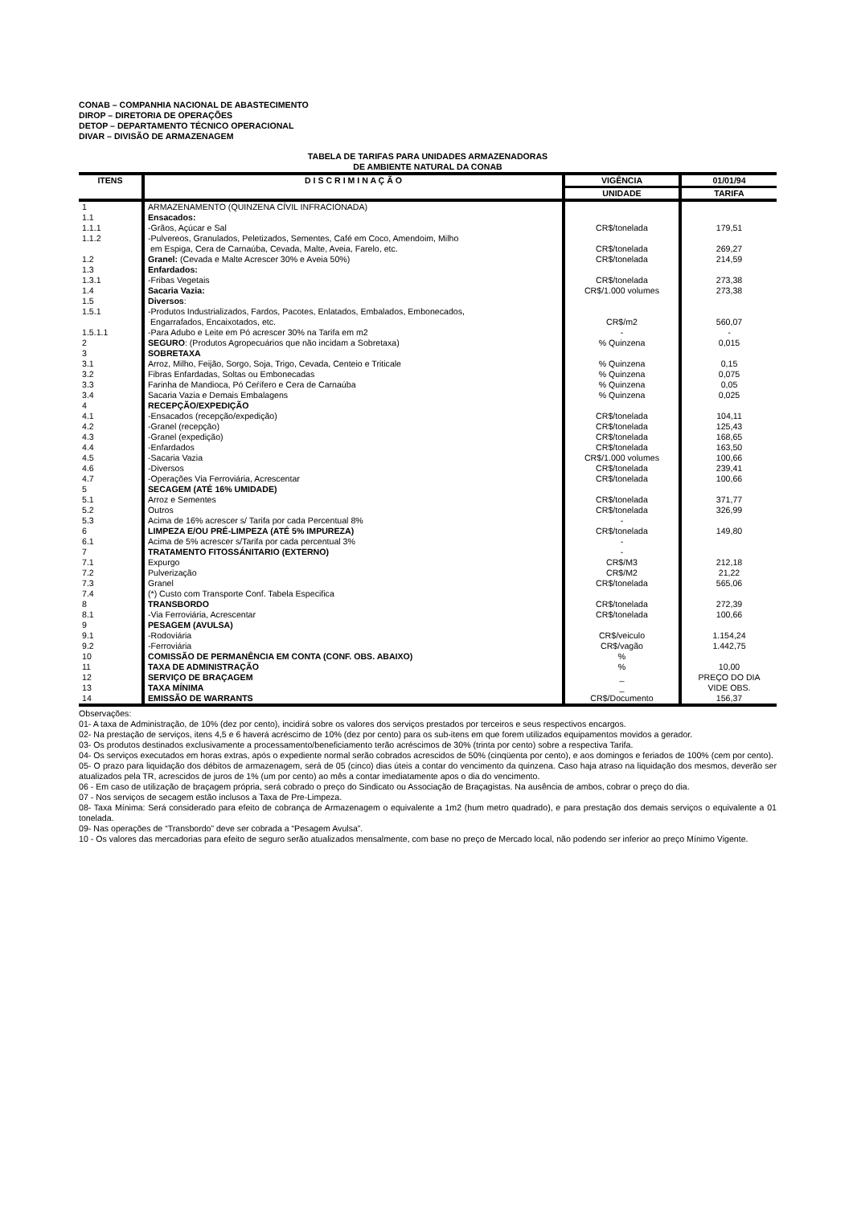CONAB – COMPANHIA NACIONAL DE ABASTECIMENTO
DIROP – DIRETORIA DE OPERAÇÕES
DETOP – DEPARTAMENTO TÉCNICO OPERACIONAL
DIVAR – DIVISÃO DE ARMAZENAGEM
TABELA DE TARIFAS PARA UNIDADES ARMAZENADORAS
DE AMBIENTE NATURAL DA CONAB
| ITENS | D I S C R I M I N A Ç Ã O | VIGÊNCIA | 01/01/94 |
| --- | --- | --- | --- |
| | | UNIDADE | TARIFA |
| 1 | ARMAZENAMENTO (QUINZENA CÍVIL INFRACIONADA) | | |
| 1.1 | Ensacados: | | |
| 1.1.1 | -Grãos, Açúcar e Sal | CR$/tonelada | 179,51 |
| 1.1.2 | -Pulvereos, Granulados, Peletizados, Sementes, Café em Coco, Amendoim, Milho em Espiga, Cera de Carnaúba, Cevada, Malte, Aveia, Farelo, etc. | CR$/tonelada | 269,27 |
| 1.2 | Granel: (Cevada e Malte Acrescer 30% e Aveia 50%) | CR$/tonelada | 214,59 |
| 1.3 | Enfardados: | | |
| 1.3.1 | -Fribas Vegetais | CR$/tonelada | 273,38 |
| 1.4 | Sacaria Vazia: | CR$/1.000 volumes | 273,38 |
| 1.5 | Diversos : | | |
| 1.5.1 | -Produtos Industrializados, Fardos, Pacotes, Enlatados, Embalados, Embonecados, Engarrafados, Encaixotados, etc. | CR$/m2 | 560,07 |
| 1.5.1.1 | -Para Adubo e Leite em Pó acrescer 30% na Tarifa em m2 | - | - |
| 2 | SEGURO : (Produtos Agropecuários que não incidam a Sobretaxa) | % Quinzena | 0,015 |
| 3 | SOBRETAXA | | |
| 3.1 | Arroz, Milho, Feijão, Sorgo, Soja, Trigo, Cevada, Centeio e Triticale | % Quinzena | 0,15 |
| 3.2 | Fibras Enfardadas, Soltas ou Embonecadas | % Quinzena | 0,075 |
| 3.3 | Farinha de Mandioca, Pó Ceŕífero e Cera de Carnaúba | % Quinzena | 0,05 |
| 3.4 | Sacaria Vazia e Demais Embalagens | % Quinzena | 0,025 |
| 4 | RECEPÇÃO/EXPEDIÇÃO | | |
| 4.1 | -Ensacados (recepção/expedição) | CR$/tonelada | 104,11 |
| 4.2 | -Granel (recepção) | CR$/tonelada | 125,43 |
| 4.3 | -Granel (expedição) | CR$/tonelada | 168,65 |
| 4.4 | -Enfardados | CR$/tonelada | 163,50 |
| 4.5 | -Sacaria Vazia | CR$/1.000 volumes | 100,66 |
| 4.6 | -Diversos | CR$/tonelada | 239,41 |
| 4.7 | -Operações Via Ferroviária, Acrescentar | CR$/tonelada | 100,66 |
| 5 | SECAGEM (ATÉ 16% UMIDADE) | | |
| 5.1 | Arroz e Sementes | CR$/tonelada | 371,77 |
| 5.2 | Outros | CR$/tonelada | 326,99 |
| 5.3 | Acima de 16% acrescer s/ Tarifa por cada Percentual 8% | - | |
| 6 | LIMPEZA E/OU PRÉ-LIMPEZA (ATÉ 5% IMPUREZA) | CR$/tonelada | 149,80 |
| 6.1 | Acima de 5% acrescer s/Tarifa por cada percentual 3% | - | |
| 7 | TRATAMENTO FITOSSÁNITARIO (EXTERNO) | - | |
| 7.1 | Expurgo | CR$/M3 | 212,18 |
| 7.2 | Pulverização | CR$/M2 | 21,22 |
| 7.3 | Granel | CR$/tonelada | 565,06 |
| 7.4 | (*) Custo com Transporte Conf. Tabela Especifica | | |
| 8 | TRANSBORDO | CR$/tonelada | 272,39 |
| 8.1 | -Via Ferroviária, Acrescentar | CR$/tonelada | 100,66 |
| 9 | PESAGEM (AVULSA) | | |
| 9.1 | -Rodoviária | CR$/veiculo | 1.154,24 |
| 9.2 | -Ferroviária | CR$/vagão | 1.442,75 |
| 10 | COMISSÃO DE PERMANÊNCIA EM CONTA (CONF. OBS. ABAIXO) | % | |
| 11 | TAXA DE ADMINISTRAÇÃO | % | 10,00 |
| 12 | SERVIÇO DE BRAÇAGEM | _ | PREÇO DO DIA |
| 13 | TAXA MÍNIMA | _ | VIDE OBS. |
| 14 | EMISSÃO DE WARRANTS | CR$/Documento | 156,37 |
Observações:
01- A taxa de Administração, de 10% (dez por cento), incidirá sobre os valores dos serviços prestados por terceiros e seus respectivos encargos.
02- Na prestação de serviços, itens 4,5 e 6 haverá acréscimo de 10% (dez por cento) para os sub-itens em que forem utilizados equipamentos movidos a gerador.
03- Os produtos destinados exclusivamente a processamento/beneficiamento terão acréscimos de 30% (trinta por cento) sobre a respectiva Tarifa.
04- Os serviços executados em horas extras, após o expediente normal serão cobrados acrescidos de 50% (cinqüenta por cento), e aos domingos e feriados de 100% (cem por cento).
05- O prazo para liquidação dos débitos de armazenagem, será de 05 (cinco) dias úteis a contar do vencimento da quinzena. Caso haja atraso na liquidação dos mesmos, deverão ser atualizados pela TR, acrescidos de juros de 1% (um por cento) ao mês a contar imediatamente apos o dia do vencimento.
06 - Em caso de utilização de braçagem própria, será cobrado o preço do Sindicato ou Associação de Braçagistas. Na ausência de ambos, cobrar o preço do dia.
07 - Nos serviços de secagem estão inclusos a Taxa de Pre-Limpeza.
08- Taxa Mínima: Será considerado para efeito de cobrança de Armazenagem o equivalente a 1m2 (hum metro quadrado), e para prestação dos demais serviços o equivalente a 01 tonelada.
09- Nas operações de “Transbordo” deve ser cobrada a “Pesagem Avulsa”.
10 - Os valores das mercadorias para efeito de seguro serão atualizados mensalmente, com base no preço de Mercado local, não podendo ser inferior ao preço Mínimo Vigente.